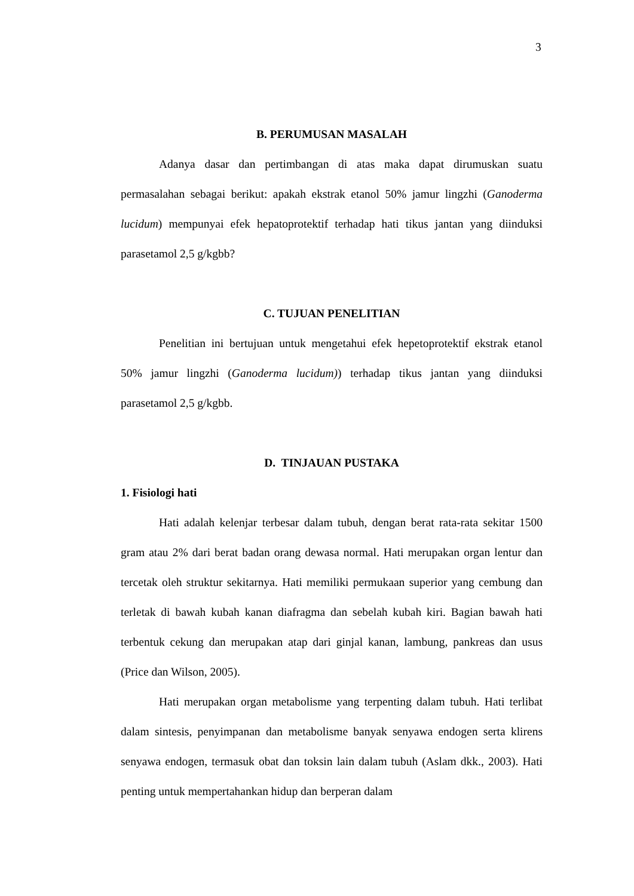3
B. PERUMUSAN MASALAH
Adanya dasar dan pertimbangan di atas maka dapat dirumuskan suatu permasalahan sebagai berikut: apakah ekstrak etanol 50% jamur lingzhi (Ganoderma lucidum) mempunyai efek hepatoprotektif terhadap hati tikus jantan yang diinduksi parasetamol 2,5 g/kgbb?
C. TUJUAN PENELITIAN
Penelitian ini bertujuan untuk mengetahui efek hepetoprotektif ekstrak etanol 50% jamur lingzhi (Ganoderma lucidum)) terhadap tikus jantan yang diinduksi parasetamol 2,5 g/kgbb.
D. TINJAUAN PUSTAKA
1. Fisiologi hati
Hati adalah kelenjar terbesar dalam tubuh, dengan berat rata-rata sekitar 1500 gram atau 2% dari berat badan orang dewasa normal. Hati merupakan organ lentur dan tercetak oleh struktur sekitarnya. Hati memiliki permukaan superior yang cembung dan terletak di bawah kubah kanan diafragma dan sebelah kubah kiri. Bagian bawah hati terbentuk cekung dan merupakan atap dari ginjal kanan, lambung, pankreas dan usus (Price dan Wilson, 2005).
Hati merupakan organ metabolisme yang terpenting dalam tubuh. Hati terlibat dalam sintesis, penyimpanan dan metabolisme banyak senyawa endogen serta klirens senyawa endogen, termasuk obat dan toksin lain dalam tubuh (Aslam dkk., 2003). Hati penting untuk mempertahankan hidup dan berperan dalam